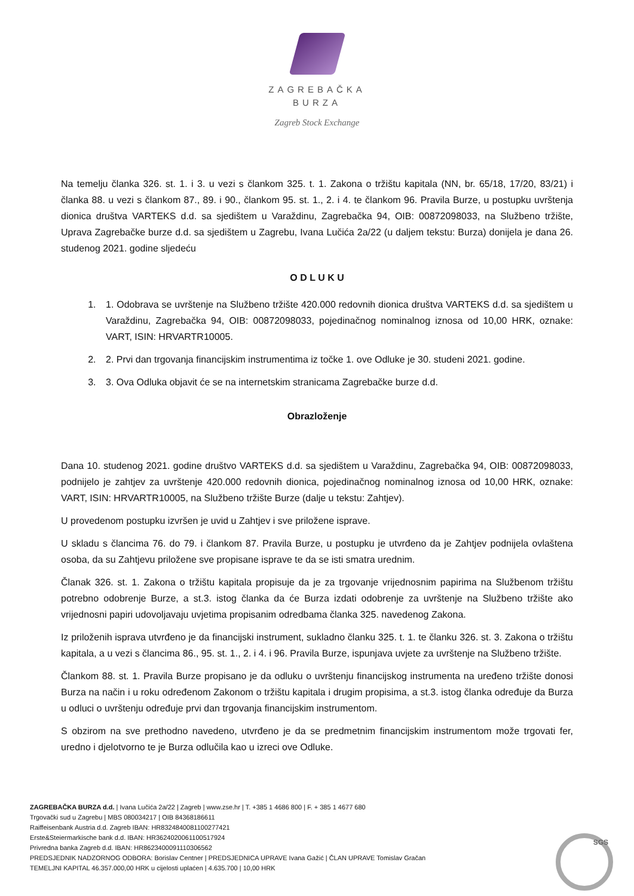ZAGREBAČKA
BURZA
Zagreb Stock Exchange
Na temelju članka 326. st. 1. i 3. u vezi s člankom 325. t. 1. Zakona o tržištu kapitala (NN, br. 65/18, 17/20, 83/21) i članka 88. u vezi s člankom 87., 89. i 90., člankom 95. st. 1., 2. i 4. te člankom 96. Pravila Burze, u postupku uvrštenja dionica društva VARTEKS d.d. sa sjedištem u Varaždinu, Zagrebačka 94, OIB: 00872098033, na Službeno tržište, Uprava Zagrebačke burze d.d. sa sjedištem u Zagrebu, Ivana Lučića 2a/22 (u daljem tekstu: Burza) donijela je dana 26. studenog 2021. godine sljedeću
O D L U K U
1. 1. Odobrava se uvrštenje na Službeno tržište 420.000 redovnih dionica društva VARTEKS d.d. sa sjedištem u Varaždinu, Zagrebačka 94, OIB: 00872098033, pojedinačnog nominalnog iznosa od 10,00 HRK, oznake: VART, ISIN: HRVARTR10005.
2. 2. Prvi dan trgovanja financijskim instrumentima iz točke 1. ove Odluke je 30. studeni 2021. godine.
3. 3. Ova Odluka objavit će se na internetskim stranicama Zagrebačke burze d.d.
Obrazloženje
Dana 10. studenog 2021. godine društvo VARTEKS d.d. sa sjedištem u Varaždinu, Zagrebačka 94, OIB: 00872098033, podnijelo je zahtjev za uvrštenje 420.000 redovnih dionica, pojedinačnog nominalnog iznosa od 10,00 HRK, oznake: VART, ISIN: HRVARTR10005, na Službeno tržište Burze (dalje u tekstu: Zahtjev).
U provedenom postupku izvršen je uvid u Zahtjev i sve priložene isprave.
U skladu s člancima 76. do 79. i člankom 87. Pravila Burze, u postupku je utvrđeno da je Zahtjev podnijela ovlaštena osoba, da su Zahtjevu priložene sve propisane isprave te da se isti smatra urednim.
Članak 326. st. 1. Zakona o tržištu kapitala propisuje da je za trgovanje vrijednosnim papirima na Službenom tržištu potrebno odobrenje Burze, a st.3. istog članka da će Burza izdati odobrenje za uvrštenje na Službeno tržište ako vrijednosni papiri udovoljavaju uvjetima propisanim odredbama članka 325. navedenog Zakona.
Iz priloženih isprava utvrđeno je da financijski instrument, sukladno članku 325. t. 1. te članku 326. st. 3. Zakona o tržištu kapitala, a u vezi s člancima 86., 95. st. 1., 2. i 4. i 96. Pravila Burze, ispunjava uvjete za uvrštenje na Službeno tržište.
Člankom 88. st. 1. Pravila Burze propisano je da odluku o uvrštenju financijskog instrumenta na uređeno tržište donosi Burza na način i u roku određenom Zakonom o tržištu kapitala i drugim propisima, a st.3. istog članka određuje da Burza u odluci o uvrštenju određuje prvi dan trgovanja financijskim instrumentom.
S obzirom na sve prethodno navedeno, utvrđeno je da se predmetnim financijskim instrumentom može trgovati fer, uredno i djelotvorno te je Burza odlučila kao u izreci ove Odluke.
ZAGREBAČKA BURZA d.d. | Ivana Lučića 2a/22 | Zagreb | www.zse.hr | T. +385 1 4686 800 | F. + 385 1 4677 680
Trgovački sud u Zagrebu | MBS 080034217 | OIB 84368186611
Raiffeisenbank Austria d.d. Zagreb IBAN: HR8324840081100277421
Erste&Steiermarkische bank d.d. IBAN: HR3624020061100517924
Privredna banka Zagreb d.d. IBAN: HR8623400091110306562
PREDSJEDNIK NADZORNOG ODBORA: Borislav Centner | PREDSJEDNICA UPRAVE Ivana Gažić | ČLAN UPRAVE Tomislav Gračan
TEMELJNI KAPITAL 46.357.000,00 HRK u cijelosti uplaćen | 4.635.700 | 10,00 HRK
SGS